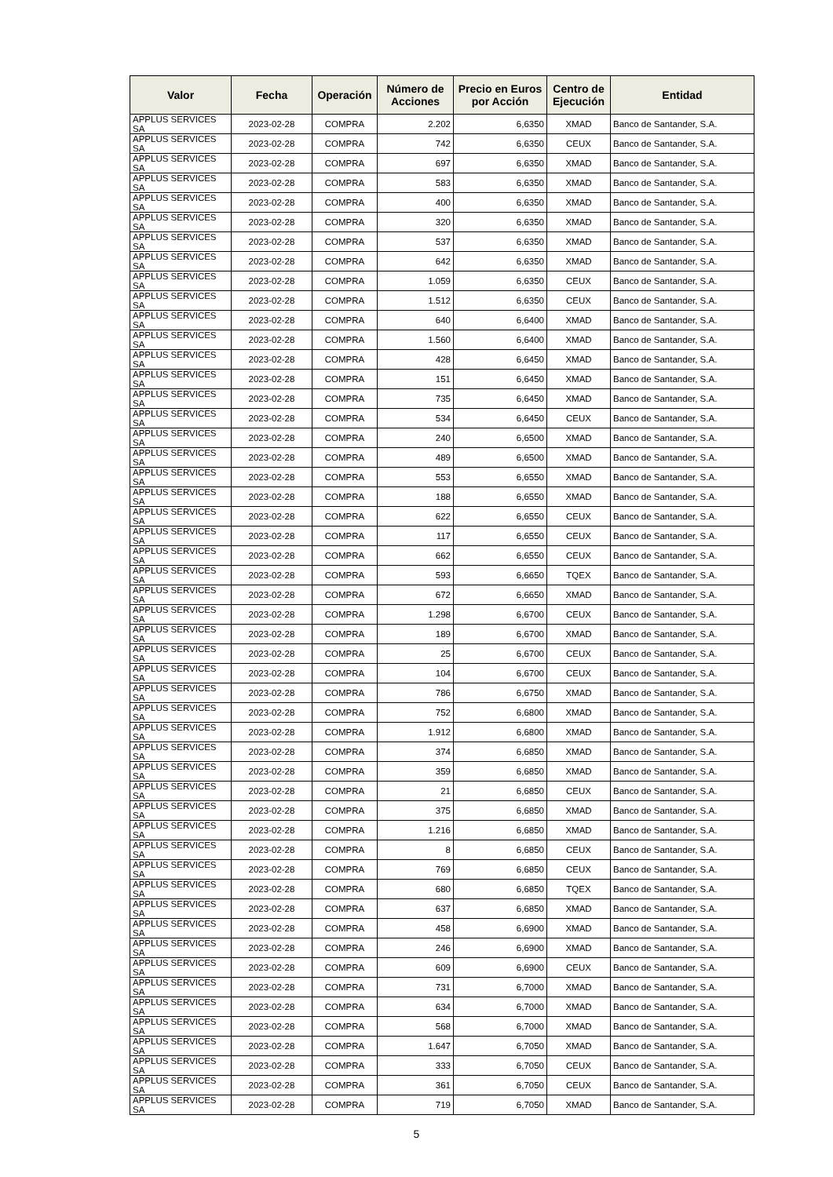| Valor | Fecha | Operación | Número de Acciones | Precio en Euros por Acción | Centro de Ejecución | Entidad |
| --- | --- | --- | --- | --- | --- | --- |
| APPLUS SERVICES SA | 2023-02-28 | COMPRA | 2.202 | 6,6350 | XMAD | Banco de Santander, S.A. |
| APPLUS SERVICES SA | 2023-02-28 | COMPRA | 742 | 6,6350 | CEUX | Banco de Santander, S.A. |
| APPLUS SERVICES SA | 2023-02-28 | COMPRA | 697 | 6,6350 | XMAD | Banco de Santander, S.A. |
| APPLUS SERVICES SA | 2023-02-28 | COMPRA | 583 | 6,6350 | XMAD | Banco de Santander, S.A. |
| APPLUS SERVICES SA | 2023-02-28 | COMPRA | 400 | 6,6350 | XMAD | Banco de Santander, S.A. |
| APPLUS SERVICES SA | 2023-02-28 | COMPRA | 320 | 6,6350 | XMAD | Banco de Santander, S.A. |
| APPLUS SERVICES SA | 2023-02-28 | COMPRA | 537 | 6,6350 | XMAD | Banco de Santander, S.A. |
| APPLUS SERVICES SA | 2023-02-28 | COMPRA | 642 | 6,6350 | XMAD | Banco de Santander, S.A. |
| APPLUS SERVICES SA | 2023-02-28 | COMPRA | 1.059 | 6,6350 | CEUX | Banco de Santander, S.A. |
| APPLUS SERVICES SA | 2023-02-28 | COMPRA | 1.512 | 6,6350 | CEUX | Banco de Santander, S.A. |
| APPLUS SERVICES SA | 2023-02-28 | COMPRA | 640 | 6,6400 | XMAD | Banco de Santander, S.A. |
| APPLUS SERVICES SA | 2023-02-28 | COMPRA | 1.560 | 6,6400 | XMAD | Banco de Santander, S.A. |
| APPLUS SERVICES SA | 2023-02-28 | COMPRA | 428 | 6,6450 | XMAD | Banco de Santander, S.A. |
| APPLUS SERVICES SA | 2023-02-28 | COMPRA | 151 | 6,6450 | XMAD | Banco de Santander, S.A. |
| APPLUS SERVICES SA | 2023-02-28 | COMPRA | 735 | 6,6450 | XMAD | Banco de Santander, S.A. |
| APPLUS SERVICES SA | 2023-02-28 | COMPRA | 534 | 6,6450 | CEUX | Banco de Santander, S.A. |
| APPLUS SERVICES SA | 2023-02-28 | COMPRA | 240 | 6,6500 | XMAD | Banco de Santander, S.A. |
| APPLUS SERVICES SA | 2023-02-28 | COMPRA | 489 | 6,6500 | XMAD | Banco de Santander, S.A. |
| APPLUS SERVICES SA | 2023-02-28 | COMPRA | 553 | 6,6550 | XMAD | Banco de Santander, S.A. |
| APPLUS SERVICES SA | 2023-02-28 | COMPRA | 188 | 6,6550 | XMAD | Banco de Santander, S.A. |
| APPLUS SERVICES SA | 2023-02-28 | COMPRA | 622 | 6,6550 | CEUX | Banco de Santander, S.A. |
| APPLUS SERVICES SA | 2023-02-28 | COMPRA | 117 | 6,6550 | CEUX | Banco de Santander, S.A. |
| APPLUS SERVICES SA | 2023-02-28 | COMPRA | 662 | 6,6550 | CEUX | Banco de Santander, S.A. |
| APPLUS SERVICES SA | 2023-02-28 | COMPRA | 593 | 6,6650 | TQEX | Banco de Santander, S.A. |
| APPLUS SERVICES SA | 2023-02-28 | COMPRA | 672 | 6,6650 | XMAD | Banco de Santander, S.A. |
| APPLUS SERVICES SA | 2023-02-28 | COMPRA | 1.298 | 6,6700 | CEUX | Banco de Santander, S.A. |
| APPLUS SERVICES SA | 2023-02-28 | COMPRA | 189 | 6,6700 | XMAD | Banco de Santander, S.A. |
| APPLUS SERVICES SA | 2023-02-28 | COMPRA | 25 | 6,6700 | CEUX | Banco de Santander, S.A. |
| APPLUS SERVICES SA | 2023-02-28 | COMPRA | 104 | 6,6700 | CEUX | Banco de Santander, S.A. |
| APPLUS SERVICES SA | 2023-02-28 | COMPRA | 786 | 6,6750 | XMAD | Banco de Santander, S.A. |
| APPLUS SERVICES SA | 2023-02-28 | COMPRA | 752 | 6,6800 | XMAD | Banco de Santander, S.A. |
| APPLUS SERVICES SA | 2023-02-28 | COMPRA | 1.912 | 6,6800 | XMAD | Banco de Santander, S.A. |
| APPLUS SERVICES SA | 2023-02-28 | COMPRA | 374 | 6,6850 | XMAD | Banco de Santander, S.A. |
| APPLUS SERVICES SA | 2023-02-28 | COMPRA | 359 | 6,6850 | XMAD | Banco de Santander, S.A. |
| APPLUS SERVICES SA | 2023-02-28 | COMPRA | 21 | 6,6850 | CEUX | Banco de Santander, S.A. |
| APPLUS SERVICES SA | 2023-02-28 | COMPRA | 375 | 6,6850 | XMAD | Banco de Santander, S.A. |
| APPLUS SERVICES SA | 2023-02-28 | COMPRA | 1.216 | 6,6850 | XMAD | Banco de Santander, S.A. |
| APPLUS SERVICES SA | 2023-02-28 | COMPRA | 8 | 6,6850 | CEUX | Banco de Santander, S.A. |
| APPLUS SERVICES SA | 2023-02-28 | COMPRA | 769 | 6,6850 | CEUX | Banco de Santander, S.A. |
| APPLUS SERVICES SA | 2023-02-28 | COMPRA | 680 | 6,6850 | TQEX | Banco de Santander, S.A. |
| APPLUS SERVICES SA | 2023-02-28 | COMPRA | 637 | 6,6850 | XMAD | Banco de Santander, S.A. |
| APPLUS SERVICES SA | 2023-02-28 | COMPRA | 458 | 6,6900 | XMAD | Banco de Santander, S.A. |
| APPLUS SERVICES SA | 2023-02-28 | COMPRA | 246 | 6,6900 | XMAD | Banco de Santander, S.A. |
| APPLUS SERVICES SA | 2023-02-28 | COMPRA | 609 | 6,6900 | CEUX | Banco de Santander, S.A. |
| APPLUS SERVICES SA | 2023-02-28 | COMPRA | 731 | 6,7000 | XMAD | Banco de Santander, S.A. |
| APPLUS SERVICES SA | 2023-02-28 | COMPRA | 634 | 6,7000 | XMAD | Banco de Santander, S.A. |
| APPLUS SERVICES SA | 2023-02-28 | COMPRA | 568 | 6,7000 | XMAD | Banco de Santander, S.A. |
| APPLUS SERVICES SA | 2023-02-28 | COMPRA | 1.647 | 6,7050 | XMAD | Banco de Santander, S.A. |
| APPLUS SERVICES SA | 2023-02-28 | COMPRA | 333 | 6,7050 | CEUX | Banco de Santander, S.A. |
| APPLUS SERVICES SA | 2023-02-28 | COMPRA | 361 | 6,7050 | CEUX | Banco de Santander, S.A. |
| APPLUS SERVICES SA | 2023-02-28 | COMPRA | 719 | 6,7050 | XMAD | Banco de Santander, S.A. |
5